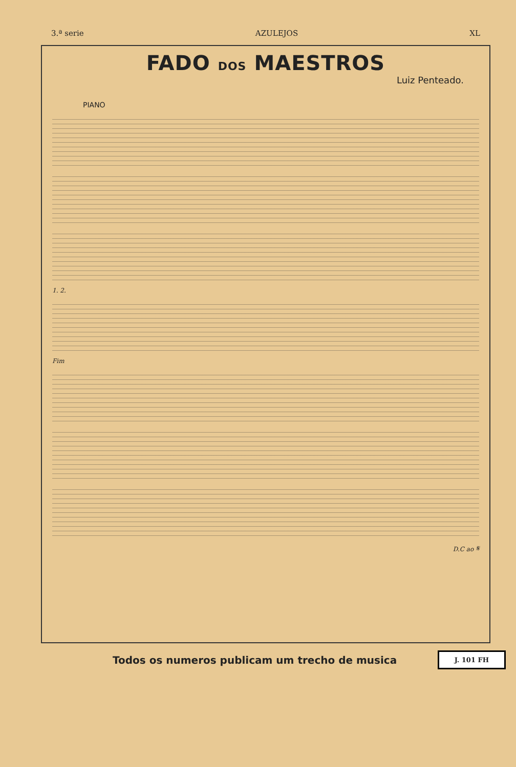3.ª serie AZULEJOS XL
FADO DOS MAESTROS
Luiz Penteado.
PIANO
1. 2.
Fim
D.C ao 𝄋
Todos os numeros publicam um trecho de musica
J. 101 FH